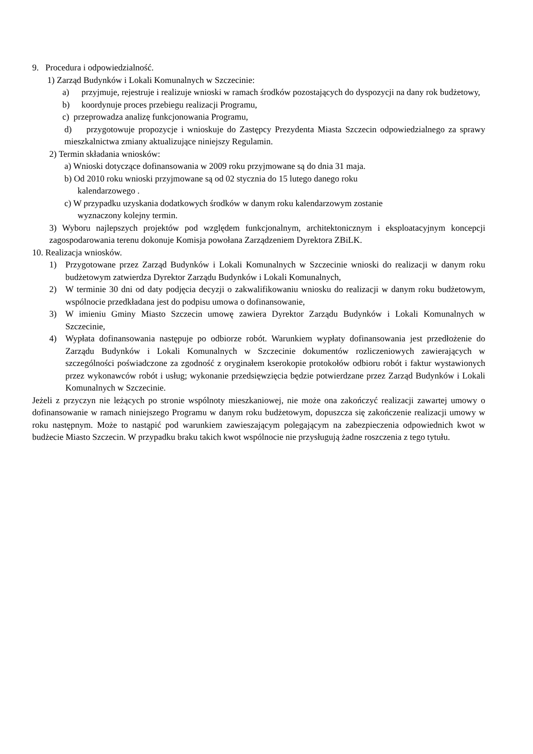9. Procedura i odpowiedzialność.
1) Zarząd Budynków i Lokali Komunalnych w Szczecinie:
a) przyjmuje, rejestruje i realizuje wnioski w ramach środków pozostających do dyspozycji na dany rok budżetowy,
b) koordynuje proces przebiegu realizacji Programu,
c) przeprowadza analizę funkcjonowania Programu,
d) przygotowuje propozycje i wnioskuje do Zastępcy Prezydenta Miasta Szczecin odpowiedzialnego za sprawy mieszkalnictwa zmiany aktualizujące niniejszy Regulamin.
2) Termin składania wniosków:
a) Wnioski dotyczące dofinansowania w 2009 roku przyjmowane są do dnia 31 maja.
b) Od 2010 roku wnioski przyjmowane są od 02 stycznia do 15 lutego danego roku
kalendarzowego .
c) W przypadku uzyskania dodatkowych środków w danym roku kalendarzowym zostanie
wyznaczony kolejny termin.
3) Wyboru najlepszych projektów pod względem funkcjonalnym, architektonicznym i eksploatacyjnym koncepcji zagospodarowania terenu dokonuje Komisja powołana Zarządzeniem Dyrektora ZBiLK.
10. Realizacja wniosków.
1) Przygotowane przez Zarząd Budynków i Lokali Komunalnych w Szczecinie wnioski do realizacji w danym roku budżetowym zatwierdza Dyrektor Zarządu Budynków i Lokali Komunalnych,
2) W terminie 30 dni od daty podjęcia decyzji o zakwalifikowaniu wniosku do realizacji w danym roku budżetowym, wspólnocie przedkładana jest do podpisu umowa o dofinansowanie,
3) W imieniu Gminy Miasto Szczecin umowę zawiera Dyrektor Zarządu Budynków i Lokali Komunalnych w Szczecinie,
4) Wypłata dofinansowania następuje po odbiorze robót. Warunkiem wypłaty dofinansowania jest przedłożenie do Zarządu Budynków i Lokali Komunalnych w Szczecinie dokumentów rozliczeniowych zawierających w szczególności poświadczone za zgodność z oryginałem kserokopie protokołów odbioru robót i faktur wystawionych przez wykonawców robót i usług; wykonanie przedsięwzięcia będzie potwierdzane przez Zarząd Budynków i Lokali Komunalnych w Szczecinie.
Jeżeli z przyczyn nie leżących po stronie wspólnoty mieszkaniowej, nie może ona zakończyć realizacji zawartej umowy o dofinansowanie w ramach niniejszego Programu w danym roku budżetowym, dopuszcza się zakończenie realizacji umowy w roku następnym. Może to nastąpić pod warunkiem zawieszającym polegającym na zabezpieczenia odpowiednich kwot w budżecie Miasto Szczecin. W przypadku braku takich kwot wspólnocie nie przysługują żadne roszczenia z tego tytułu.